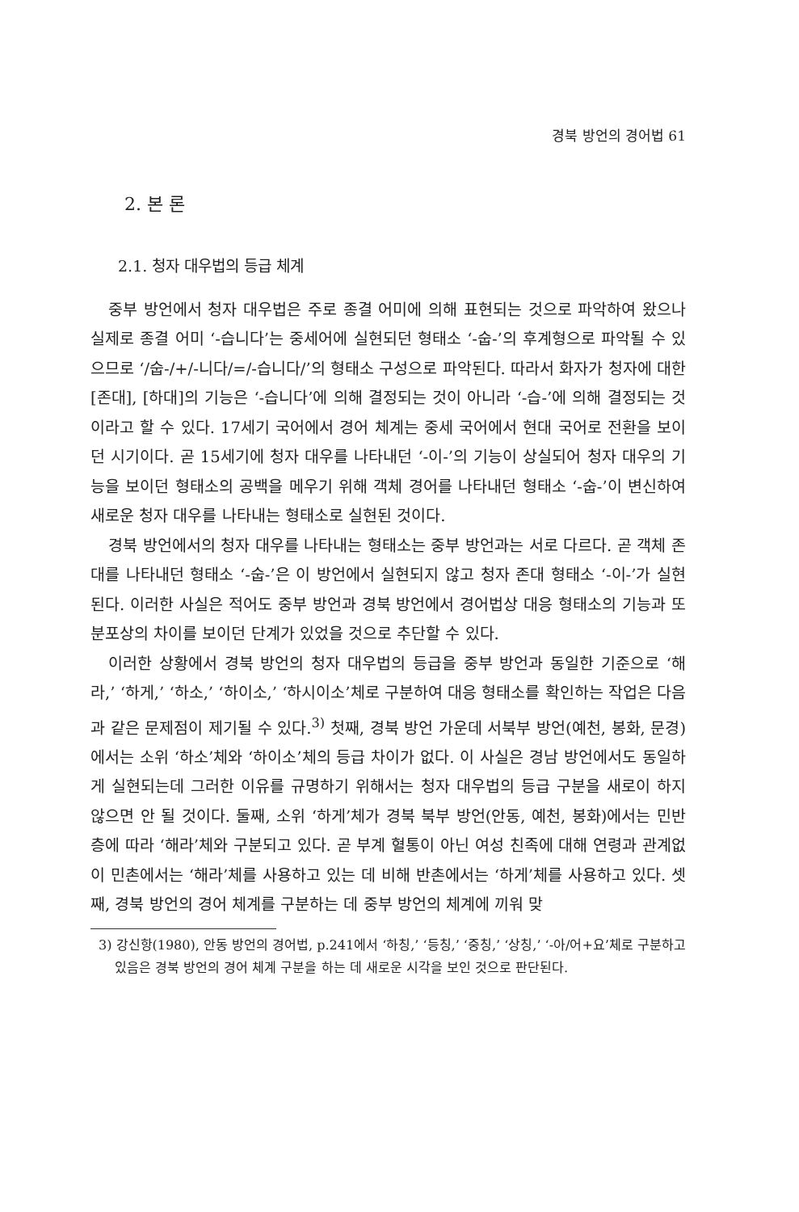경북 방언의 경어법 61
2. 본 론
2.1. 청자 대우법의 등급 체계
중부 방언에서 청자 대우법은 주로 종결 어미에 의해 표현되는 것으로 파악하여 왔으나 실제로 종결 어미 ‘-습니다’는 중세어에 실현되던 형태소 ‘-숩-’의 후계형으로 파악될 수 있으므로 ‘/숩-/+/-니다/=/-습니다/’의 형태소 구성으로 파악된다. 따라서 화자가 청자에 대한 [존대], [하대]의 기능은 ‘-습니다’에 의해 결정되는 것이 아니라 ‘-습-’에 의해 결정되는 것이라고 할 수 있다. 17세기 국어에서 경어 체계는 중세 국어에서 현대 국어로 전환을 보이던 시기이다. 곧 15세기에 청자 대우를 나타내던 ‘-이-’의 기능이 상실되어 청자 대우의 기능을 보이던 형태소의 공백을 메우기 위해 객체 경어를 나타내던 형태소 ‘-숩-’이 변신하여 새로운 청자 대우를 나타내는 형태소로 실현된 것이다.
경북 방언에서의 청자 대우를 나타내는 형태소는 중부 방언과는 서로 다르다. 곧 객체 존대를 나타내던 형태소 ‘-숩-’은 이 방언에서 실현되지 않고 청자 존대 형태소 ‘-이-’가 실현된다. 이러한 사실은 적어도 중부 방언과 경북 방언에서 경어법상 대응 형태소의 기능과 또 분포상의 차이를 보이던 단계가 있었을 것으로 추단할 수 있다.
이러한 상황에서 경북 방언의 청자 대우법의 등급을 중부 방언과 동일한 기준으로 ‘해라,’ ‘하게,’ ‘하소,’ ‘하이소,’ ‘하시이소’체로 구분하여 대응 형태소를 확인하는 작업은 다음과 같은 문제점이 제기될 수 있다.<sup>3)</sup> 첫째, 경북 방언 가운데 서북부 방언(예천, 봉화, 문경)에서는 소위 ‘하소’체와 ‘하이소’체의 등급 차이가 없다. 이 사실은 경남 방언에서도 동일하게 실현되는데 그러한 이유를 규명하기 위해서는 청자 대우법의 등급 구분을 새로이 하지 않으면 안 될 것이다. 둘째, 소위 ‘하게’체가 경북 북부 방언(안동, 예천, 봉화)에서는 민반층에 따라 ‘해라’체와 구분되고 있다. 곧 부계 혈통이 아닌 여성 친족에 대해 연령과 관계없이 민촌에서는 ‘해라’체를 사용하고 있는 데 비해 반촌에서는 ‘하게’체를 사용하고 있다. 셋째, 경북 방언의 경어 체계를 구분하는 데 중부 방언의 체계에 끼워 맞
3) 강신항(1980), 안동 방언의 경어법, p.241에서 ‘하칭,’ ‘등칭,’ ‘중칭,’ ‘상칭,’ ‘-아/어+요’체로 구분하고 있음은 경북 방언의 경어 체계 구분을 하는 데 새로운 시각을 보인 것으로 판단된다.